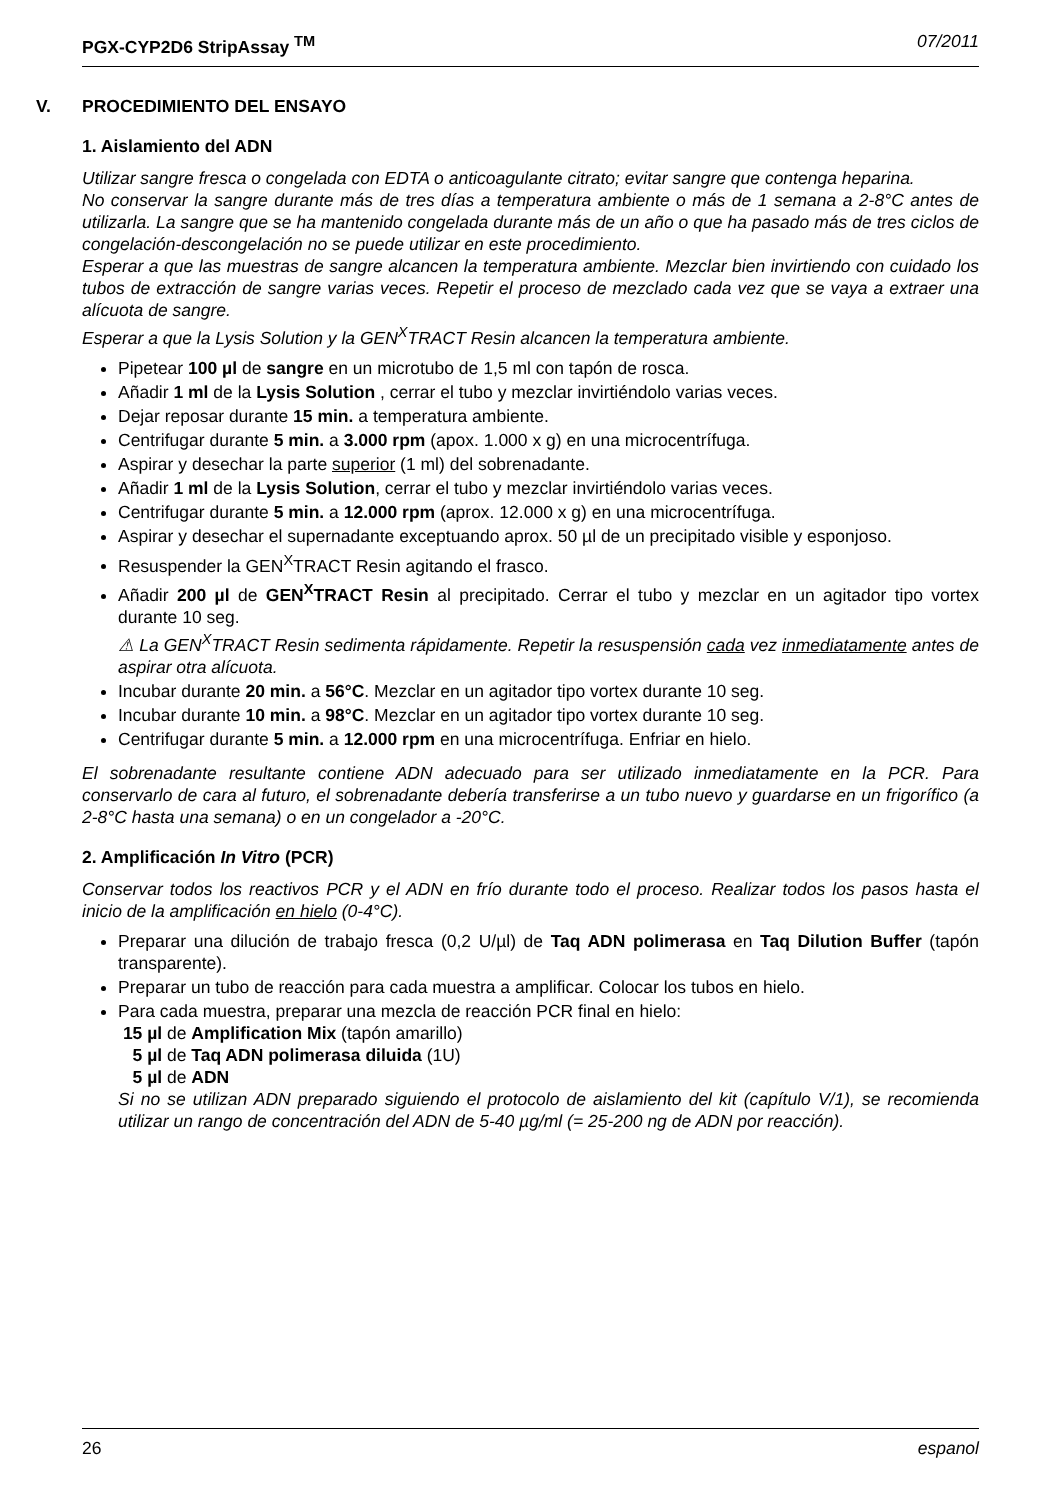PGX-CYP2D6 StripAssay <sup>TM</sup> 07/2011
V. PROCEDIMIENTO DEL ENSAYO
1. Aislamiento del ADN
Utilizar sangre fresca o congelada con EDTA o anticoagulante citrato; evitar sangre que contenga heparina.
No conservar la sangre durante más de tres días a temperatura ambiente o más de 1 semana a 2-8°C antes de utilizarla. La sangre que se ha mantenido congelada durante más de un año o que ha pasado más de tres ciclos de congelación-descongelación no se puede utilizar en este procedimiento.
Esperar a que las muestras de sangre alcancen la temperatura ambiente. Mezclar bien invirtiendo con cuidado los tubos de extracción de sangre varias veces. Repetir el proceso de mezclado cada vez que se vaya a extraer una alícuota de sangre.
Esperar a que la Lysis Solution y la GEN<sup>X</sup>TRACT Resin alcancen la temperatura ambiente.
Pipetear 100 µl de sangre en un microtubo de 1,5 ml con tapón de rosca.
Añadir 1 ml de la Lysis Solution , cerrar el tubo y mezclar invirtiéndolo varias veces.
Dejar reposar durante 15 min. a temperatura ambiente.
Centrifugar durante 5 min. a 3.000 rpm (apox. 1.000 x g) en una microcentrífuga.
Aspirar y desechar la parte superior (1 ml) del sobrenadante.
Añadir 1 ml de la Lysis Solution, cerrar el tubo y mezclar invirtiéndolo varias veces.
Centrifugar durante 5 min. a 12.000 rpm (aprox. 12.000 x g) en una microcentrífuga.
Aspirar y desechar el supernadante exceptuando aprox. 50 µl de un precipitado visible y esponjoso.
Resuspender la GEN<sup>X</sup>TRACT Resin agitando el frasco.
Añadir 200 µl de GEN<sup>X</sup>TRACT Resin al precipitado. Cerrar el tubo y mezclar en un agitador tipo vortex durante 10 seg.
⚠ La GEN<sup>X</sup>TRACT Resin sedimenta rápidamente. Repetir la resuspensión cada vez inmediatamente antes de aspirar otra alícuota.
Incubar durante 20 min. a 56°C. Mezclar en un agitador tipo vortex durante 10 seg.
Incubar durante 10 min. a 98°C. Mezclar en un agitador tipo vortex durante 10 seg.
Centrifugar durante 5 min. a 12.000 rpm en una microcentrífuga. Enfriar en hielo.
El sobrenadante resultante contiene ADN adecuado para ser utilizado inmediatamente en la PCR. Para conservarlo de cara al futuro, el sobrenadante debería transferirse a un tubo nuevo y guardarse en un frigorífico (a 2-8°C hasta una semana) o en un congelador a -20°C.
2. Amplificación In Vitro (PCR)
Conservar todos los reactivos PCR y el ADN en frío durante todo el proceso. Realizar todos los pasos hasta el inicio de la amplificación en hielo (0-4°C).
Preparar una dilución de trabajo fresca (0,2 U/µl) de Taq ADN polimerasa en Taq Dilution Buffer (tapón transparente).
Preparar un tubo de reacción para cada muestra a amplificar. Colocar los tubos en hielo.
Para cada muestra, preparar una mezcla de reacción PCR final en hielo:
15 µl de Amplification Mix (tapón amarillo)
5 µl de Taq ADN polimerasa diluida (1U)
5 µl de ADN
Si no se utilizan ADN preparado siguiendo el protocolo de aislamiento del kit (capítulo V/1), se recomienda utilizar un rango de concentración del ADN de 5-40 µg/ml (= 25-200 ng de ADN por reacción).
26 espanol